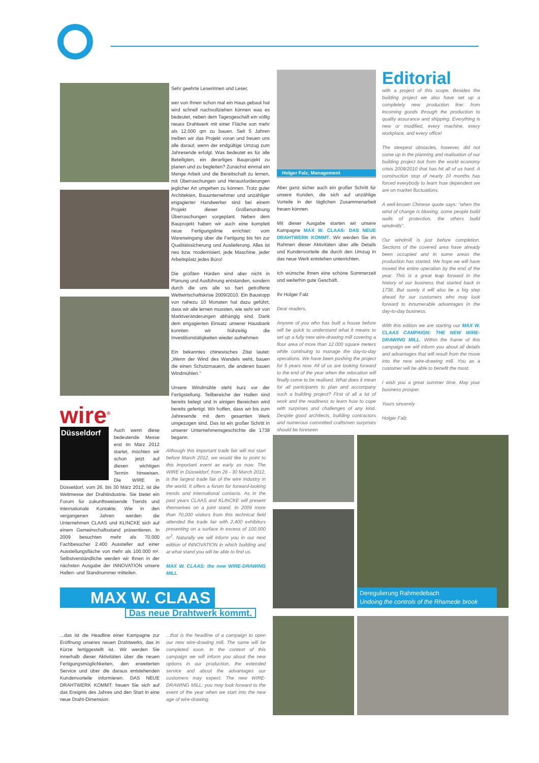Sehr geehrte Leserinnen und Leser,
wer von Ihnen schon mal ein Haus gebaut hat wird schnell nachvollziehen können was es bedeutet, neben dem Tagesgeschäft ein völlig neues Drahtwerk mit einer Fläche von mehr als 12.000 qm zu bauen. Seit 5 Jahren treiben wir das Projekt voran und freuen uns alle darauf, wenn der endgültige Umzug zum Jahresende erfolgt. Was bedeutet es für alle Beteiligten, ein derartiges Bauprojekt zu planen und zu begleiten? Zunächst einmal ein Menge Arbeit und die Bereitschaft zu lernen, mit Überraschungen und Herausforderungen jeglicher Art umgehen zu können. Trotz guter Architekten, Bauunternehmer und unzähliger engagierter Handwerker sind bei einem Projekt dieser Größenordnung Überraschungen vorgeplant. Neben dem Bauprojekt haben wir auch eine komplett neue Fertigungslinie errichtet: vom Wareneingang über die Fertigung bis hin zur Qualitätssicherung und Auslieferung. Alles ist neu bzw. modernisiert, jede Maschine, jeder Arbeitsplatz jedes Büro!
Die größten Hürden sind aber nicht in Planung und Ausführung entstanden, sondern durch die uns alle so hart getroffene Weltwirtschaftskrise 2009/2010. Ein Baustopp von nahezu 10 Monaten hat dazu geführt, dass wir alle lernen mussten, wie sehr wir von Marktveränderungen abhängig sind. Dank dem engagierten Einsatz unserer Hausbank konnten wir frühzeitig die Investitionstätigkeiten wieder aufnehmen
Ein bekanntes chinesisches Zitat lautet: „Wenn der Wind des Wandels weht, bauen die einen Schutzmauern, die anderen bauen Windmühlen.“
Unsere Windmühle steht kurz vor der Fertigstellung. Teilbereiche der Hallen sind bereits belegt und in einigen Bereichen wird bereits gefertigt. Wir hoffen, dass wir bis zum Jahresende mit dem gesamten Werk umgezogen sind. Das ist ein großer Schritt in unserer Unternehmensgeschichte die 1738 begann.
Holger Falz, Management
Aber ganz sicher auch ein großer Schritt für unsere Kunden, die sich auf unzählige Vorteile in der täglichen Zusammenarbeit freuen können.
Mit dieser Ausgabe starten wir unsere Kampagne MAX W. CLAAS: DAS NEUE DRAHTWERK KOMMT. Wir werden Sie im Rahmen dieser Aktivitäten über alle Details und Kundenvorteile die durch den Umzug in das neue Werk entstehen unterrichten.
Ich wünsche Ihnen eine schöne Sommerzeit und weiterhin gute Geschäft.
Ihr Holger Falz
Dear readers,
Anyone of you who has built a house before will be quick to understand what it means to set up a fully new wire-drawing mill covering a floor area of more than 12.000 square meters while continuing to manage the day-to-day operations. We have been pushing the project for 5 years now. All of us are looking forward to the end of the year when the relocation will finally come to be realised. What does it mean for all participants to plan and accompany such a building project? First of all a lot of work and the readiness to learn how to cope with surprises and challenges of any kind. Despite good architects, building contractors and numerous committed craftsmen surprises should be foreseen
Editorial
with a project of this scope. Besides the building project we also have set up a completely new production line: from incoming goods through the production to quality assurance and shipping. Everything is new or modified, every machine, every workplace, and every office!
The steepest obstacles, however, did not come up in the planning and realisation of our building project but from the world economy crisis 2009/2010 that has hit all of us hard. A construction stop of nearly 10 months has forced everybody to learn how dependent we are on market fluctuations.
A well-known Chinese quote says: “when the wind of change is blowing, some people build walls of protection, the others build windmills”.
Our windmill is just before completion. Sections of the covered area have already been occupied and in some areas the production has started. We hope we will have moved the entire operation by the end of the year. This is a great leap forward in the history of our business that started back in 1738. But surely it will also be a big step ahead for our customers who may look forward to innumerable advantages in the day-to-day business.
With this edition we are starting our MAX W. CLAAS CAMPAIGN: THE NEW WIRE-DRAWING MILL. Within the frame of this campaign we will inform you about all details and advantages that will result from the move into the new wire-drawing mill. You as a customer will be able to benefit the most.
I wish you a great summer time. May your business prosper.
Yours sincerely
Holger Falz
wire<sup>®</sup>
Düsseldorf
Auch wenn diese bedeutende Messe erst im März 2012 startet, möchten wir schon jetzt auf diesen wichtigen Termin hinweisen. Die WIRE in Düsseldorf, vom 26. bis 30 März 2012, ist die Weltmesse der Drahtindustrie. Sie bietet ein Forum für zukunftsweisende Trends und internationale Kontakte. Wie in den vergangenen Jahren werden die Unternehmen CLAAS und KLINCKE sich auf einem Gemeinschaftsstand präsentieren. In 2009 besuchten mehr als 70.000 Fachbesucher 2.400 Aussteller auf einer Ausstellungsfläche von mehr als 100.000 m². Selbstverständliche werden wir Ihnen in der nächsten Ausgabe der INNOVATION unsere Hallen- und Standnummer mitteilen.
Although this important trade fair will not start before March 2012, we would like to point to this important event as early as now. The WIRE in Düsseldorf, from 26 - 30 March 2012, is the largest trade fair of the wire industry in the world. It offers a forum for forward-looking trends and international contacts. As in the past years CLAAS and KLINCKE will present themselves on a joint stand. In 2009 more than 70,000 visitors from this technical field attended the trade fair with 2,400 exhibitors presenting on a surface in excess of 100,000 m<sup>2</sup>. Naturally we will inform you in our next edition of INNOVATION in which building and at what stand you will be able to find us.
MAX W. CLAAS: the new WIRE-DRAWING MILL
MAX W. CLAAS
Das neue Drahtwerk kommt.
Deregulierung Rahmedebach
Undoing the controls of the Rhamede brook
...das ist die Headline einer Kampagne zur Eröffnung unseres neuen Drahtwerks, das in Kürze fertiggestellt ist. Wir werden Sie innerhalb dieser Aktivitäten über die neuen Fertigungsmöglichkeiten, den erweiterten Service und über die daraus entstehenden Kundenvorteile informieren. DAS NEUE DRAHTWERK KOMMT: freuen Sie sich auf das Ereignis des Jahres und den Start in eine neue Draht-Dimension.
...that is the headline of a campaign to open our new wire-drawing mill. The same will be completed soon. In the context of this campaign we will inform you about the new options in our production, the extended service and about the advantages our customers may expect. The new WIRE-DRAWING MILL: you may look forward to the event of the year when we start into the new age of wire-drawing.